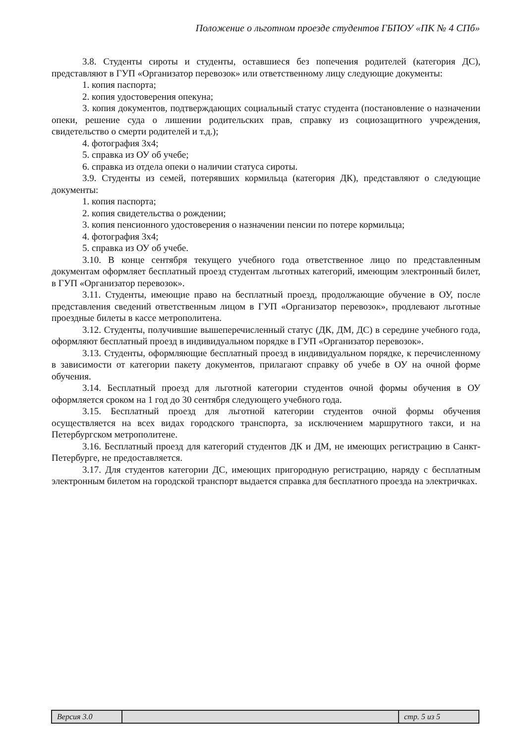Положение о льготном проезде студентов ГБПОУ «ПК № 4 СПб»
3.8. Студенты сироты и студенты, оставшиеся без попечения родителей (категория ДС), представляют в ГУП «Организатор перевозок» или ответственному лицу следующие документы:
1. копия паспорта;
2. копия удостоверения опекуна;
3. копия документов, подтверждающих социальный статус студента (постановление о назначении опеки, решение суда о лишении родительских прав, справку из социозащитного учреждения, свидетельство о смерти родителей и т.д.);
4. фотография 3х4;
5. справка из ОУ об учебе;
6. справка из отдела опеки о наличии статуса сироты.
3.9. Студенты из семей, потерявших кормильца (категория ДК), представляют о следующие документы:
1. копия паспорта;
2. копия свидетельства о рождении;
3. копия пенсионного удостоверения о назначении пенсии по потере кормильца;
4. фотография 3х4;
5. справка из ОУ об учебе.
3.10. В конце сентября текущего учебного года ответственное лицо по представленным документам оформляет бесплатный проезд студентам льготных категорий, имеющим электронный билет, в ГУП «Организатор перевозок».
3.11. Студенты, имеющие право на бесплатный проезд, продолжающие обучение в ОУ, после представления сведений ответственным лицом в ГУП «Организатор перевозок», продлевают льготные проездные билеты в кассе метрополитена.
3.12. Студенты, получившие вышеперечисленный статус (ДК, ДМ, ДС) в середине учебного года, оформляют бесплатный проезд в индивидуальном порядке в ГУП «Организатор перевозок».
3.13. Студенты, оформляющие бесплатный проезд в индивидуальном порядке, к перечисленному в зависимости от категории пакету документов, прилагают справку об учебе в ОУ на очной форме обучения.
3.14. Бесплатный проезд для льготной категории студентов очной формы обучения в ОУ оформляется сроком на 1 год до 30 сентября следующего учебного года.
3.15. Бесплатный проезд для льготной категории студентов очной формы обучения осуществляется на всех видах городского транспорта, за исключением маршрутного такси, и на Петербургском метрополитене.
3.16. Бесплатный проезд для категорий студентов ДК и ДМ, не имеющих регистрацию в Санкт-Петербурге, не предоставляется.
3.17. Для студентов категории ДС, имеющих пригородную регистрацию, наряду с бесплатным электронным билетом на городской транспорт выдается справка для бесплатного проезда на электричках.
| Версия 3.0 | | стр. 5 из 5 |